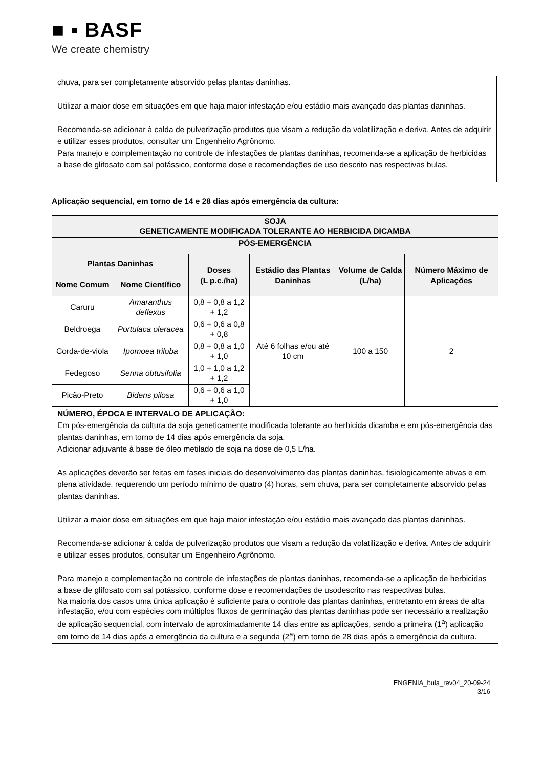■ ▪ BASF
We create chemistry
chuva, para ser completamente absorvido pelas plantas daninhas.
Utilizar a maior dose em situações em que haja maior infestação e/ou estádio mais avançado das plantas daninhas.
Recomenda-se adicionar à calda de pulverização produtos que visam a redução da volatilização e deriva. Antes de adquirir e utilizar esses produtos, consultar um Engenheiro Agrônomo.
Para manejo e complementação no controle de infestações de plantas daninhas, recomenda-se a aplicação de herbicidas a base de glifosato com sal potássico, conforme dose e recomendações de uso descrito nas respectivas bulas.
Aplicação sequencial, em torno de 14 e 28 dias após emergência da cultura:
| SOJA GENETICAMENTE MODIFICADA TOLERANTE AO HERBICIDA DICAMBA | | | | | |
| --- | --- | --- | --- | --- | --- |
| PÓS-EMERGÊNCIA | | | | | |
| Plantas Daninhas | | Doses (L p.c./ha) | Estádio das Plantas Daninhas | Volume de Calda (L/ha) | Número Máximo de Aplicações |
| Nome Comum | Nome Científico | | | | |
| Caruru | Amaranthus deflexus | 0,8 + 0,8 a 1,2 + 1,2 | Até 6 folhas e/ou até 10 cm | 100 a 150 | 2 |
| Beldroega | Portulaca oleracea | 0,6 + 0,6 a 0,8 + 0,8 | | | |
| Corda-de-viola | Ipomoea triloba | 0,8 + 0,8 a 1,0 + 1,0 | | | |
| Fedegoso | Senna obtusifolia | 1,0 + 1,0 a 1,2 + 1,2 | | | |
| Picão-Preto | Bidens pilosa | 0,6 + 0,6 a 1,0 + 1,0 | | | |
| NÚMERO, ÉPOCA E INTERVALO DE APLICAÇÃO: Em pós-emergência da cultura da soja geneticamente modificada tolerante ao herbicida dicamba e em pós-emergência das plantas daninhas, em torno de 14 dias após emergência da soja. Adicionar adjuvante à base de óleo metilado de soja na dose de 0,5 L/ha. As aplicações deverão ser feitas em fases iniciais do desenvolvimento das plantas daninhas, fisiologicamente ativas e em plena atividade. requerendo um período mínimo de quatro (4) horas, sem chuva, para ser completamente absorvido pelas plantas daninhas. Utilizar a maior dose em situações em que haja maior infestação e/ou estádio mais avançado das plantas daninhas. Recomenda-se adicionar à calda de pulverização produtos que visam a redução da volatilização e deriva. Antes de adquirir e utilizar esses produtos, consultar um Engenheiro Agrônomo. Para manejo e complementação no controle de infestações de plantas daninhas, recomenda-se a aplicação de herbicidas a base de glifosato com sal potássico, conforme dose e recomendações de usodescrito nas respectivas bulas. Na maioria dos casos uma única aplicação é suficiente para o controle das plantas daninhas, entretanto em áreas de alta infestação, e/ou com espécies com múltiplos fluxos de germinação das plantas daninhas pode ser necessário a realização de aplicação sequencial, com intervalo de aproximadamente 14 dias entre as aplicações, sendo a primeira (1<sup>a</sup>) aplicação em torno de 14 dias após a emergência da cultura e a segunda (2<sup>a</sup>) em torno de 28 dias após a emergência da cultura. | | | | | |
ENGENIA_bula_rev04_20-09-24
3/16